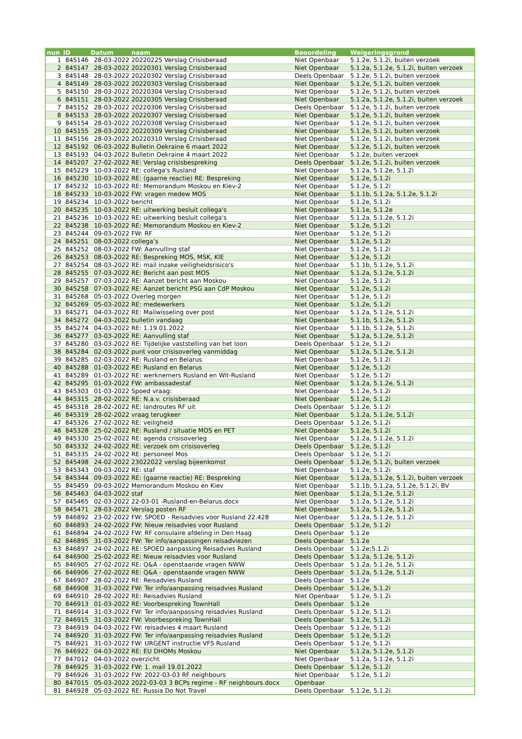| nun | ID | Datum | naam | Beoordeling | Weigeringsgrond |
| --- | --- | --- | --- | --- | --- |
| 1 | 845146 | 28-03-2022 | 20220225 Verslag Crisisberaad | Niet Openbaar | 5.1.2e, 5.1.2i, buiten verzoek |
| 2 | 845147 | 28-03-2022 | 20220301 Verslag Crisisberaad | Niet Openbaar | 5.1.2a, 5.1.2e, 5.1.2i, buiten verzoek |
| 3 | 845148 | 28-03-2022 | 20220302 Verslag Crisisberaad | Deels Openbaar | 5.1.2e, 5.1.2i, buiten verzoek |
| 4 | 845149 | 28-03-2022 | 20220303 Verslag Crisisberaad | Niet Openbaar | 5.1.2e, 5.1.2i, buiten verzoek |
| 5 | 845150 | 28-03-2022 | 20220304 Verslag Crisisberaad | Niet Openbaar | 5.1.2e, 5.1.2i, buiten verzoek |
| 6 | 845151 | 28-03-2022 | 20220305 Verslag Crisisberaad | Niet Openbaar | 5.1.2a, 5.1.2e, 5.1.2i, buiten verzoek |
| 7 | 845152 | 28-03-2022 | 20220306 Verslag Crisisberaad | Deels Openbaar | 5.1.2e, 5.1.2i, buiten verzoek |
| 8 | 845153 | 28-03-2022 | 20220307 Verslag Crisisberaad | Niet Openbaar | 5.1.2e, 5.1.2i, buiten verzoek |
| 9 | 845154 | 28-03-2022 | 20220308 Verslag Crisisberaad | Niet Openbaar | 5.1.2e, 5.1.2i, buiten verzoek |
| 10 | 845155 | 28-03-2022 | 20220309 Verslag Crisisberaad | Niet Openbaar | 5.1.2e, 5.1.2i, buiten verzoek |
| 11 | 845156 | 28-03-2022 | 20220310 Verslag Crisisberaad | Niet Openbaar | 5.1.2e, 5.1.2i, buiten verzoek |
| 12 | 845192 | 06-03-2022 | Bulletin Oekraine 6 maart 2022 | Niet Openbaar | 5.1.2e, 5.1.2i, buiten verzoek |
| 13 | 845193 | 04-03-2022 | Bulletin Oekraine 4 maart 2022 | Niet Openbaar | 5.1.2e, buiten verzoek |
| 14 | 845207 | 27-02-2022 | RE: Verslag crisisbespreking | Deels Openbaar | 5.1.2e, 5.1.2i, buiten verzoek |
| 15 | 845229 | 10-03-2022 | RE: collega's Rusland | Niet Openbaar | 5.1.2a, 5.1.2e, 5.1.2i |
| 16 | 845230 | 10-03-2022 | RE: (gaarne reactie) RE: Bespreking | Niet Openbaar | 5.1.2e, 5.1.2i |
| 17 | 845232 | 10-03-2022 | RE: Memorandum Moskou en Kiev-2 | Niet Openbaar | 5.1.2e, 5.1.2i |
| 18 | 845233 | 10-03-2022 | FW: vragen medew MOS | Niet Openbaar | 5.1.1b, 5.1.2a, 5.1.2e, 5.1.2i |
| 19 | 845234 | 10-03-2022 | bericht | Niet Openbaar | 5.1.2e, 5.1.2i |
| 20 | 845235 | 10-03-2022 | RE: uitwerking besluit collega's | Niet Openbaar | 5.1.1e, 5.1.2e |
| 21 | 845236 | 10-03-2022 | RE: uitwerking besluit collega's | Niet Openbaar | 5.1.2a, 5.1.2e, 5.1.2i |
| 22 | 845238 | 10-03-2022 | RE: Memorandum Moskou en Kiev-2 | Niet Openbaar | 5.1.2e, 5.1.2i |
| 23 | 845244 | 09-03-2022 | FW: RF | Niet Openbaar | 5.1.2e, 5.1.2i |
| 24 | 845251 | 08-03-2022 | collega’s | Niet Openbaar | 5.1.2e, 5.1.2i |
| 25 | 845252 | 08-03-2022 | FW: Aanvulling staf | Niet Openbaar | 5.1.2e, 5.1.2i |
| 26 | 845253 | 08-03-2022 | RE: Bespreking MOS, MSK, KIE | Niet Openbaar | 5.1.2e, 5.1.2i |
| 27 | 845254 | 08-03-2022 | RE: mail inzake veiligheidsrisico's | Niet Openbaar | 5.1.1b, 5.1.2e, 5.1.2i |
| 28 | 845255 | 07-03-2022 | RE: Bericht aan post MOS | Niet Openbaar | 5.1.2a, 5.1.2e, 5.1.2i |
| 29 | 845257 | 07-03-2022 | RE: Aanzet bericht aan Moskou | Niet Openbaar | 5.1.2e, 5.1.2i |
| 30 | 845258 | 07-03-2022 | RE: Aanzet bericht PSG aan CdP Moskou | Niet Openbaar | 5.1.2e, 5.1.2i |
| 31 | 845268 | 05-03-2022 | Overleg morgen | Niet Openbaar | 5.1.2e, 5.1.2i |
| 32 | 845269 | 05-03-2022 | RE: medewerkers | Niet Openbaar | 5.1.2e, 5.1.2i |
| 33 | 845271 | 04-03-2022 | RE: Mailwisseling over post | Niet Openbaar | 5.1.2a, 5.1.2e, 5.1.2i |
| 34 | 845272 | 04-03-2022 | bulletin vandaag | Niet Openbaar | 5.1.1b, 5.1.2e, 5.1.2i |
| 35 | 845274 | 04-03-2022 | RE: 1.19.01.2022 | Niet Openbaar | 5.1.1b, 5.1.2e, 5.1.2i |
| 36 | 845277 | 03-03-2022 | RE: Aanvulling staf | Niet Openbaar | 5.1.2a, 5.1.2e, 5.1.2i |
| 37 | 845280 | 03-03-2022 | RE: Tijdelijke vaststelling van het loon | Deels Openbaar | 5.1.2e, 5.1.2i |
| 38 | 845284 | 02-03-2022 | punt voor crisisoverleg vanmiddag | Niet Openbaar | 5.1.2a, 5.1.2e, 5.1.2i |
| 39 | 845285 | 02-03-2022 | RE: Rusland en Belarus | Niet Openbaar | 5.1.2e, 5.1.2i |
| 40 | 845288 | 01-03-2022 | RE: Rusland en Belarus | Niet Openbaar | 5.1.2e, 5.1.2i |
| 41 | 845289 | 01-03-2022 | RE: werknemers Rusland en Wit-Rusland | Niet Openbaar | 5.1.2e, 5.1.2i |
| 42 | 845295 | 01-03-2022 | FW: ambassadestaf | Niet Openbaar | 5.1.2a, 5.1.2e, 5.1.2i |
| 43 | 845303 | 01-03-2022 | Spoed vraag: | Niet Openbaar | 5.1.2e, 5.1.2i |
| 44 | 845315 | 28-02-2022 | RE: N.a.v. crisisberaad | Niet Openbaar | 5.1.2e, 5.1.2i |
| 45 | 845318 | 28-02-2022 | RE: landroutes RF uit | Deels Openbaar | 5.1.2e, 5.1.2i |
| 46 | 845319 | 28-02-2022 | vraag terugkeer | Niet Openbaar | 5.1.2a, 5.1.2e, 5.1.2i |
| 47 | 845326 | 27-02-2022 | RE: veiligheid | Deels Openbaar | 5.1.2e, 5.1.2i |
| 48 | 845328 | 25-02-2022 | RE: Rusland / situatie MOS en PET | Niet Openbaar | 5.1.2e, 5.1.2i |
| 49 | 845330 | 25-02-2022 | RE: agenda crisisoverleg | Niet Openbaar | 5.1.2a, 5.1.2e, 5.1.2i |
| 50 | 845332 | 24-02-2022 | RE: verzoek om crisisoverleg | Deels Openbaar | 5.1.2e, 5.1.2i |
| 51 | 845335 | 24-02-2022 | RE: personeel Mos | Deels Openbaar | 5.1.2e, 5.1.2i |
| 52 | 845498 | 24-02-2022 | 23022022 verslag bijeenkomst | Deels Openbaar | 5.1.2e, 5.1.2i, buiten verzoek |
| 53 | 845343 | 09-03-2022 | RE: staf | Niet Openbaar | 5.1.2e, 5.1.2i |
| 54 | 845344 | 09-03-2022 | RE: (gaarne reactie) RE: Bespreking | Niet Openbaar | 5.1.2a, 5.1.2e, 5.1.2i, buiten verzoek |
| 55 | 845459 | 09-03-2022 | Memorandum Moskou en Kiev | Niet Openbaar | 5.1.1b, 5.1.2a, 5.1.2e, 5.1.2i, BV |
| 56 | 845463 | 04-03-2022 | staf | Niet Openbaar | 5.1.2a, 5.1.2e, 5.1.2i |
| 57 | 845465 | 02-03-2022 | 22-03-01 -Rusland-en-Belarus.docx | Niet Openbaar | 5.1.2a, 5.1.2e, 5.1.2i |
| 58 | 845471 | 28-03-2022 | Verslag posten RF | Niet Openbaar | 5.1.2a, 5.1.2e, 5.1.2i |
| 59 | 846892 | 23-02-2022 | FW: SPOED - Reisadvies voor Rusland 22.428 | Niet Openbaar | 5.1.2a, 5.1.2e, 5.1.2i |
| 60 | 846893 | 24-02-2022 | FW: Nieuw reisadvies voor Rusland | Deels Openbaar | 5.1.2e, 5.1.2i |
| 61 | 846894 | 24-02-2022 | FW: RF consulaire afdeling in Den Haag | Deels Openbaar | 5.1.2e |
| 62 | 846895 | 31-03-2022 | FW: Ter info/aanpassingen reisadviezen | Deels Openbaar | 5.1.2e |
| 63 | 846897 | 24-02-2022 | RE: SPOED aanpassing Reisadvies Rusland | Deels Openbaar | 5.1.2e;5.1.2i |
| 64 | 846900 | 25-02-2022 | RE: Nieuw reisadvies voor Rusland | Deels Openbaar | 5.1.2a, 5.1.2e, 5.1.2i |
| 65 | 846905 | 27-02-2022 | RE: Q&A - openstaande vragen NWW | Deels Openbaar | 5.1.2a, 5.1.2e, 5.1.2i |
| 66 | 846906 | 27-02-2022 | RE: Q&A - openstaande vragen NWW | Deels Openbaar | 5.1.2a, 5.1.2e, 5.1.2i |
| 67 | 846907 | 28-02-2022 | RE: Reisadvies Rusland | Deels Openbaar | 5.1.2e |
| 68 | 846908 | 31-03-2022 | FW: Ter info/aanpassing reisadvies Rusland | Deels Openbaar | 5.1.2e, 5.1.2i |
| 69 | 846910 | 28-02-2022 | RE: Reisadvies Rusland | Niet Openbaar | 5.1.2e, 5.1.2i |
| 70 | 846913 | 01-03-2022 | RE: Voorbespreking TownHall | Deels Openbaar | 5.1.2e |
| 71 | 846914 | 31-03-2022 | FW: Ter info/aanpassing reisadvies Rusland | Deels Openbaar | 5.1.2e, 5.1.2i |
| 72 | 846915 | 31-03-2022 | FW: Voorbespreking TownHall | Deels Openbaar | 5.1.2e, 5.1.2i |
| 73 | 846919 | 04-03-2022 | FW: reisadvies 4 maart Rusland | Deels Openbaar | 5.1.2e, 5.1.2i |
| 74 | 846920 | 31-03-2022 | FW: Ter info/aanpassing reisadvies Rusland | Deels Openbaar | 5.1.2e, 5.1.2i |
| 75 | 846921 | 31-03-2022 | FW: URGENT instructie VFS Rusland | Deels Openbaar | 5.1.2e, 5.1.2i |
| 76 | 846922 | 04-03-2022 | RE: EU DHOMs Moskou | Niet Openbaar | 5.1.2a, 5.1.2e, 5.1.2i |
| 77 | 847012 | 04-03-2022 | overzicht | Niet Openbaar | 5.1.2a, 5.1.2e, 5.1.2i |
| 78 | 846925 | 31-03-2022 | FW: 1. mail 19.01.2022 | Deels Openbaar | 5.1.2e, 5.1.2i |
| 79 | 846926 | 31-03-2022 | FW: 2022-03-03 RF neighbours | Niet Openbaar | 5.1.2e, 5.1.2i |
| 80 | 847015 | 05-03-2022 | 2022-03-03 3 BCPs regime - RF neighbours.docx | Openbaar | |
| 81 | 846928 | 05-03-2022 | RE: Russia Do Not Travel | Deels Openbaar | 5.1.2e, 5.1.2i |